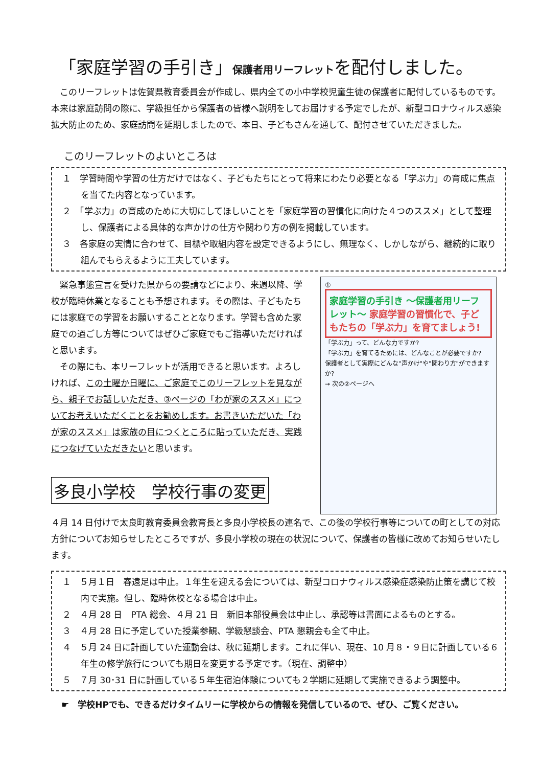「家庭学習の手引き」保護者用リーフレットを配付しました。
　このリーフレットは佐賀県教育委員会が作成し、県内全ての小中学校児童生徒の保護者に配付しているものです。本来は家庭訪問の際に、学級担任から保護者の皆様へ説明をしてお届けする予定でしたが、新型コロナウィルス感染拡大防止のため、家庭訪問を延期しましたので、本日、子どもさんを通して、配付させていただきました。
このリーフレットのよいところは
１　学習時間や学習の仕方だけではなく、子どもたちにとって将来にわたり必要となる「学ぶ力」の育成に焦点を当てた内容となっています。
２　「学ぶ力」の育成のために大切にしてほしいことを「家庭学習の習慣化に向けた４つのススメ」として整理し、保護者による具体的な声かけの仕方や関わり方の例を掲載しています。
３　各家庭の実情に合わせて、目標や取組内容を設定できるようにし、無理なく、しかしながら、継続的に取り組んでもらえるように工夫しています。
　緊急事態宣言を受けた県からの要請などにより、来週以降、学校が臨時休業となることも予想されます。その際は、子どもたちには家庭での学習をお願いすることとなります。学習も含めた家庭での過ごし方等についてはぜひご家庭でもご指導いただければと思います。
　その際にも、本リーフレットが活用できると思います。よろしければ、この土曜か日曜に、ご家庭でこのリーフレットを見ながら、親子でお話しいただき、③ページの「わが家のススメ」についてお考えいただくことをお勧めします。お書きいただいた「わが家のススメ」は家族の目につくところに貼っていただき、実践につなげていただきたいと思います。
多良小学校　学校行事の変更
①
家庭学習の手引き ～保護者用リーフレット～ 家庭学習の習慣化で、子どもたちの「学ぶ力」を育てましょう!
「学ぶ力」って、どんな力ですか?
「学ぶ力」を育てるためには、どんなことが必要ですか?
保護者として実際にどんな"声かけ"や"関わり方"ができますか?
→ 次の②ページへ
４月 14 日付けで太良町教育委員会教育長と多良小学校長の連名で、この後の学校行事等についての町としての対応方針についてお知らせしたところですが、多良小学校の現在の状況について、保護者の皆様に改めてお知らせいたします。
１　５月１日　春遠足は中止。１年生を迎える会については、新型コロナウィルス感染症感染防止策を講じて校内で実施。但し、臨時休校となる場合は中止。
２　４月 28 日　PTA 総会、４月 21 日　新旧本部役員会は中止し、承認等は書面によるものとする。
３　４月 28 日に予定していた授業参観、学級懇談会、PTA 懇親会も全て中止。
４　５月 24 日に計画していた運動会は、秋に延期します。これに伴い、現在、10 月８・９日に計画している６年生の修学旅行についても期日を変更する予定です。（現在、調整中）
５　７月 30･31 日に計画している５年生宿泊体験についても２学期に延期して実施できるよう調整中。
☛　学校HPでも、できるだけタイムリーに学校からの情報を発信しているので、ぜひ、ご覧ください。